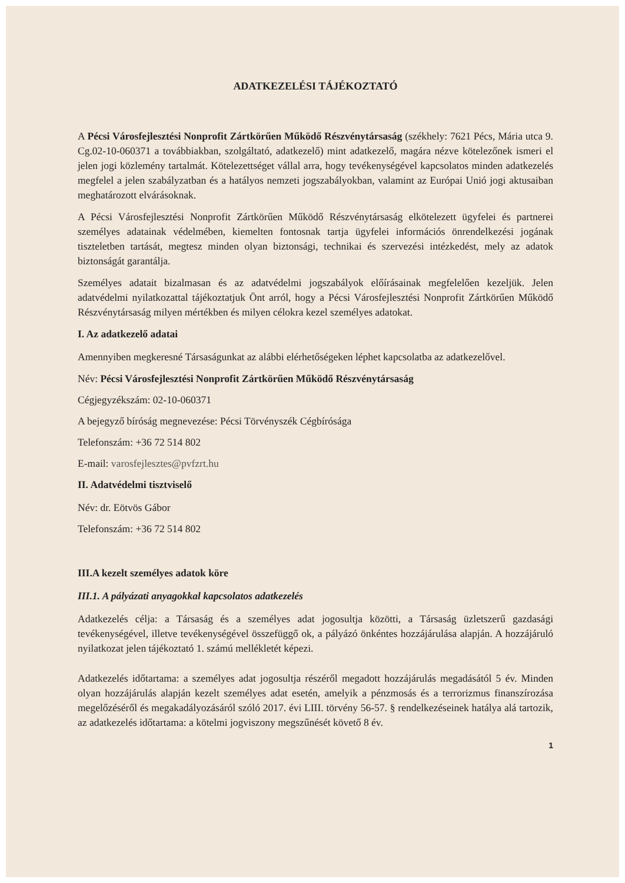ADATKEZELÉSI TÁJÉKOZTATÓ
A Pécsi Városfejlesztési Nonprofit Zártkörűen Működő Részvénytársaság (székhely: 7621 Pécs, Mária utca 9. Cg.02-10-060371 a továbbiakban, szolgáltató, adatkezelő) mint adatkezelő, magára nézve kötelezőnek ismeri el jelen jogi közlemény tartalmát. Kötelezettséget vállal arra, hogy tevékenységével kapcsolatos minden adatkezelés megfelel a jelen szabályzatban és a hatályos nemzeti jogszabályokban, valamint az Európai Unió jogi aktusaiban meghatározott elvárásoknak.
A Pécsi Városfejlesztési Nonprofit Zártkörűen Működő Részvénytársaság elkötelezett ügyfelei és partnerei személyes adatainak védelmében, kiemelten fontosnak tartja ügyfelei információs önrendelkezési jogának tiszteletben tartását, megtesz minden olyan biztonsági, technikai és szervezési intézkedést, mely az adatok biztonságát garantálja.
Személyes adatait bizalmasan és az adatvédelmi jogszabályok előírásainak megfelelően kezeljük. Jelen adatvédelmi nyilatkozattal tájékoztatjuk Önt arról, hogy a Pécsi Városfejlesztési Nonprofit Zártkörűen Működő Részvénytársaság milyen mértékben és milyen célokra kezel személyes adatokat.
I. Az adatkezelő adatai
Amennyiben megkeresné Társaságunkat az alábbi elérhetőségeken léphet kapcsolatba az adatkezelővel.
Név: Pécsi Városfejlesztési Nonprofit Zártkörűen Működő Részvénytársaság
Cégjegyzékszám: 02-10-060371
A bejegyző bíróság megnevezése: Pécsi Törvényszék Cégbírósága
Telefonszám: +36 72 514 802
E-mail: varosfejlesztes@pvfzrt.hu
II. Adatvédelmi tisztviselő
Név: dr. Eötvös Gábor
Telefonszám: +36 72 514 802
III.A kezelt személyes adatok köre
III.1. A pályázati anyagokkal kapcsolatos adatkezelés
Adatkezelés célja: a Társaság és a személyes adat jogosultja közötti, a Társaság üzletszerű gazdasági tevékenységével, illetve tevékenységével összefüggő ok, a pályázó önkéntes hozzájárulása alapján. A hozzájáruló nyilatkozat jelen tájékoztató 1. számú mellékletét képezi.
Adatkezelés időtartama: a személyes adat jogosultja részéről megadott hozzájárulás megadásától 5 év. Minden olyan hozzájárulás alapján kezelt személyes adat esetén, amelyik a pénzmosás és a terrorizmus finanszírozása megelőzéséről és megakadályozásáról szóló 2017. évi LIII. törvény 56-57. § rendelkezéseinek hatálya alá tartozik, az adatkezelés időtartama: a kötelmi jogviszony megszűnését követő 8 év.
1